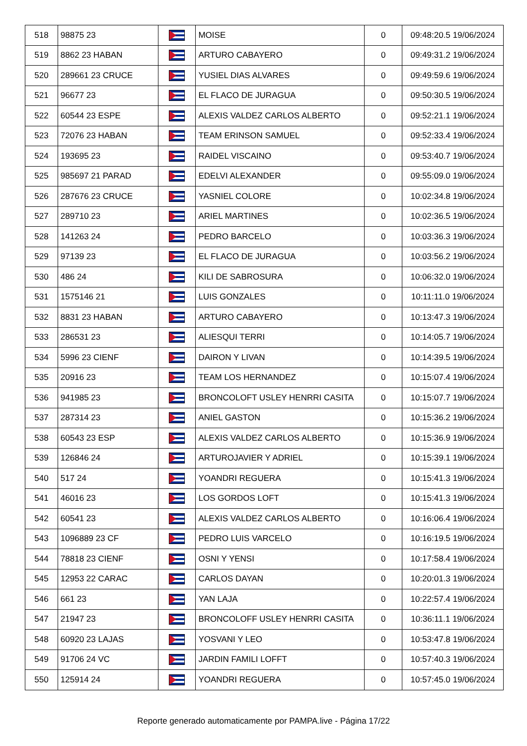| 518 | 98875 23 | | MOISE | 0 | 09:48:20.5 19/06/2024 |
| 519 | 8862 23 HABAN | | ARTURO CABAYERO | 0 | 09:49:31.2 19/06/2024 |
| 520 | 289661 23 CRUCE | | YUSIEL DIAS ALVARES | 0 | 09:49:59.6 19/06/2024 |
| 521 | 96677 23 | | EL FLACO DE JURAGUA | 0 | 09:50:30.5 19/06/2024 |
| 522 | 60544 23 ESPE | | ALEXIS VALDEZ CARLOS ALBERTO | 0 | 09:52:21.1 19/06/2024 |
| 523 | 72076 23 HABAN | | TEAM ERINSON SAMUEL | 0 | 09:52:33.4 19/06/2024 |
| 524 | 193695 23 | | RAIDEL VISCAINO | 0 | 09:53:40.7 19/06/2024 |
| 525 | 985697 21 PARAD | | EDELVI ALEXANDER | 0 | 09:55:09.0 19/06/2024 |
| 526 | 287676 23 CRUCE | | YASNIEL COLORE | 0 | 10:02:34.8 19/06/2024 |
| 527 | 289710 23 | | ARIEL MARTINES | 0 | 10:02:36.5 19/06/2024 |
| 528 | 141263 24 | | PEDRO BARCELO | 0 | 10:03:36.3 19/06/2024 |
| 529 | 97139 23 | | EL FLACO DE JURAGUA | 0 | 10:03:56.2 19/06/2024 |
| 530 | 486 24 | | KILI DE SABROSURA | 0 | 10:06:32.0 19/06/2024 |
| 531 | 1575146 21 | | LUIS GONZALES | 0 | 10:11:11.0 19/06/2024 |
| 532 | 8831 23 HABAN | | ARTURO CABAYERO | 0 | 10:13:47.3 19/06/2024 |
| 533 | 286531 23 | | ALIESQUI TERRI | 0 | 10:14:05.7 19/06/2024 |
| 534 | 5996 23 CIENF | | DAIRON Y LIVAN | 0 | 10:14:39.5 19/06/2024 |
| 535 | 20916 23 | | TEAM LOS HERNANDEZ | 0 | 10:15:07.4 19/06/2024 |
| 536 | 941985 23 | | BRONCOLOFT USLEY HENRRI CASITA | 0 | 10:15:07.7 19/06/2024 |
| 537 | 287314 23 | | ANIEL GASTON | 0 | 10:15:36.2 19/06/2024 |
| 538 | 60543 23 ESP | | ALEXIS VALDEZ CARLOS ALBERTO | 0 | 10:15:36.9 19/06/2024 |
| 539 | 126846 24 | | ARTUROJAVIER Y ADRIEL | 0 | 10:15:39.1 19/06/2024 |
| 540 | 517 24 | | YOANDRI REGUERA | 0 | 10:15:41.3 19/06/2024 |
| 541 | 46016 23 | | LOS GORDOS LOFT | 0 | 10:15:41.3 19/06/2024 |
| 542 | 60541 23 | | ALEXIS VALDEZ CARLOS ALBERTO | 0 | 10:16:06.4 19/06/2024 |
| 543 | 1096889 23 CF | | PEDRO LUIS VARCELO | 0 | 10:16:19.5 19/06/2024 |
| 544 | 78818 23 CIENF | | OSNI Y YENSI | 0 | 10:17:58.4 19/06/2024 |
| 545 | 12953 22 CARAC | | CARLOS DAYAN | 0 | 10:20:01.3 19/06/2024 |
| 546 | 661 23 | | YAN LAJA | 0 | 10:22:57.4 19/06/2024 |
| 547 | 21947 23 | | BRONCOLOFF USLEY HENRRI CASITA | 0 | 10:36:11.1 19/06/2024 |
| 548 | 60920 23 LAJAS | | YOSVANI Y LEO | 0 | 10:53:47.8 19/06/2024 |
| 549 | 91706 24 VC | | JARDIN FAMILI LOFFT | 0 | 10:57:40.3 19/06/2024 |
| 550 | 125914 24 | | YOANDRI REGUERA | 0 | 10:57:45.0 19/06/2024 |
Reporte generado automaticamente por PAMPA.live - Página 17/22